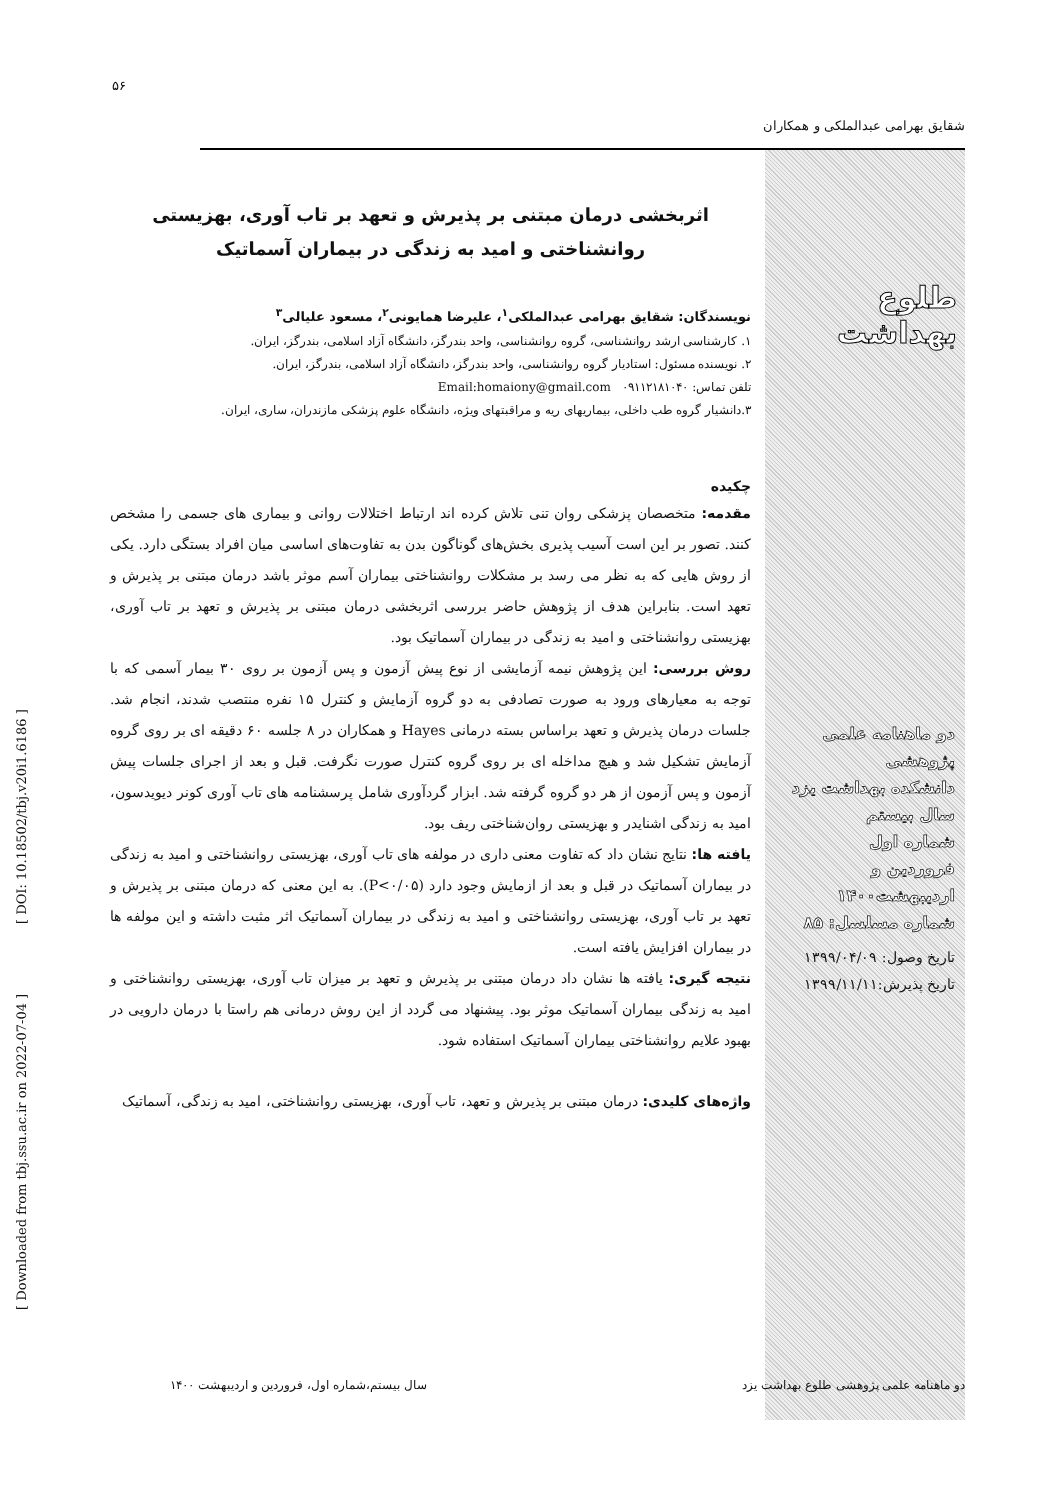۵۶
شقایق بهرامی عبدالملکی و همکاران
[ Downloaded from tbj.ssu.ac.ir on 2022-07-04 ] [ DOI: 10.18502/tbj.v20i1.6186 ]
طلوع بهداشت
دو ماهنامه علمی پژوهشی
دانشکده بهداشت یزد
سال بیستم
شماره اول
فروردین و اردیبهشت۱۴۰۰
شماره مسلسل: ۸۵
تاریخ وصول: ۱۳۹۹/۰۴/۰۹
تاریخ پذیرش:۱۳۹۹/۱۱/۱۱
اثربخشی درمان مبتنی بر پذیرش و تعهد بر تاب آوری، بهزیستی روانشناختی و امید به زندگی در بیماران آسماتیک
نویسندگان: شقایق بهرامی عبدالملکی<sup>۱</sup>، علیرضا همایونی<sup>۲</sup>، مسعود علیالی<sup>۳</sup>
۱. کارشناسی ارشد روانشناسی، گروه روانشناسی، واحد بندرگز، دانشگاه آزاد اسلامی، بندرگز، ایران.
۲. نویسنده مسئول: استادیار گروه روانشناسی، واحد بندرگز، دانشگاه آزاد اسلامی، بندرگز، ایران.
تلفن تماس: ۰۹۱۱۲۱۸۱۰۴۰ Email:homaiony@gmail.com
۳.دانشیار گروه طب داخلی، بیماریهای ریه و مراقبتهای ویژه، دانشگاه علوم پزشکی مازندران، ساری، ایران.
چکیده
مقدمه: متخصصان پزشکی روان تنی تلاش کرده اند ارتباط اختلالات روانی و بیماری های جسمی را مشخص کنند. تصور بر این است آسیب پذیری بخش‌های گوناگون بدن به تفاوت‌های اساسی میان افراد بستگی دارد. یکی از روش هایی که به نظر می رسد بر مشکلات روانشناختی بیماران آسم موثر باشد درمان مبتنی بر پذیرش و تعهد است. بنابراین هدف از پژوهش حاضر بررسی اثربخشی درمان مبتنی بر پذیرش و تعهد بر تاب آوری، بهزیستی روانشناختی و امید به زندگی در بیماران آسماتیک بود.
روش بررسی: این پژوهش نیمه آزمایشی از نوع پیش آزمون و پس آزمون بر روی ۳۰ بیمار آسمی که با توجه به معیارهای ورود به صورت تصادفی به دو گروه آزمایش و کنترل ۱۵ نفره منتصب شدند، انجام شد. جلسات درمان پذیرش و تعهد براساس بسته درمانی Hayes و همکاران در ۸ جلسه ۶۰ دقیقه ای بر روی گروه آزمایش تشکیل شد و هیچ مداخله ای بر روی گروه کنترل صورت نگرفت. قبل و بعد از اجرای جلسات پیش آزمون و پس آزمون از هر دو گروه گرفته شد. ابزار گردآوری شامل پرسشنامه های تاب آوری کونر دیویدسون، امید به زندگی اشنایدر و بهزیستی روان‌شناختی ریف بود.
یافته ها: نتایج نشان داد که تفاوت معنی داری در مولفه های تاب آوری، بهزیستی روانشناختی و امید به زندگی در بیماران آسماتیک در قبل و بعد از ازمایش وجود دارد (P<۰/۰۵). به این معنی که درمان مبتنی بر پذیرش و تعهد بر تاب آوری، بهزیستی روانشناختی و امید به زندگی در بیماران آسماتیک اثر مثبت داشته و این مولفه ها در بیماران افزایش یافته است.
نتیجه گیری: یافته ها نشان داد درمان مبتنی بر پذیرش و تعهد بر میزان تاب آوری، بهزیستی روانشناختی و امید به زندگی بیماران آسماتیک موثر بود. پیشنهاد می گردد از این روش درمانی هم راستا با درمان دارویی در بهبود علایم روانشناختی بیماران آسماتیک استفاده شود.
واژه‌های کلیدی: درمان مبتنی بر پذیرش و تعهد، تاب آوری، بهزیستی روانشناختی، امید به زندگی، آسماتیک
دو ماهنامه علمی پژوهشی طلوع بهداشت یزد سال بیستم،شماره اول، فروردین و اردیبهشت ۱۴۰۰